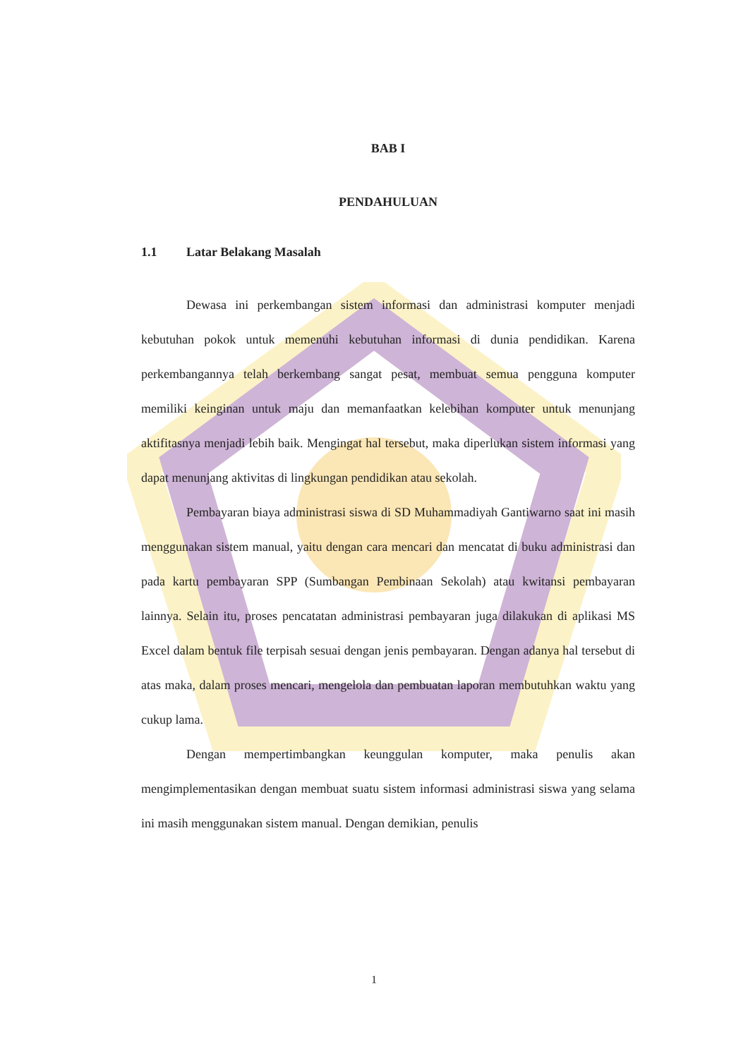BAB I
PENDAHULUAN
1.1 Latar Belakang Masalah
Dewasa ini perkembangan sistem informasi dan administrasi komputer menjadi kebutuhan pokok untuk memenuhi kebutuhan informasi di dunia pendidikan. Karena perkembangannya telah berkembang sangat pesat, membuat semua pengguna komputer memiliki keinginan untuk maju dan memanfaatkan kelebihan komputer untuk menunjang aktifitasnya menjadi lebih baik. Mengingat hal tersebut, maka diperlukan sistem informasi yang dapat menunjang aktivitas di lingkungan pendidikan atau sekolah.
Pembayaran biaya administrasi siswa di SD Muhammadiyah Gantiwarno saat ini masih menggunakan sistem manual, yaitu dengan cara mencari dan mencatat di buku administrasi dan pada kartu pembayaran SPP (Sumbangan Pembinaan Sekolah) atau kwitansi pembayaran lainnya. Selain itu, proses pencatatan administrasi pembayaran juga dilakukan di aplikasi MS Excel dalam bentuk file terpisah sesuai dengan jenis pembayaran. Dengan adanya hal tersebut di atas maka, dalam proses mencari, mengelola dan pembuatan laporan membutuhkan waktu yang cukup lama.
Dengan mempertimbangkan keunggulan komputer, maka penulis akan mengimplementasikan dengan membuat suatu sistem informasi administrasi siswa yang selama ini masih menggunakan sistem manual. Dengan demikian, penulis
1